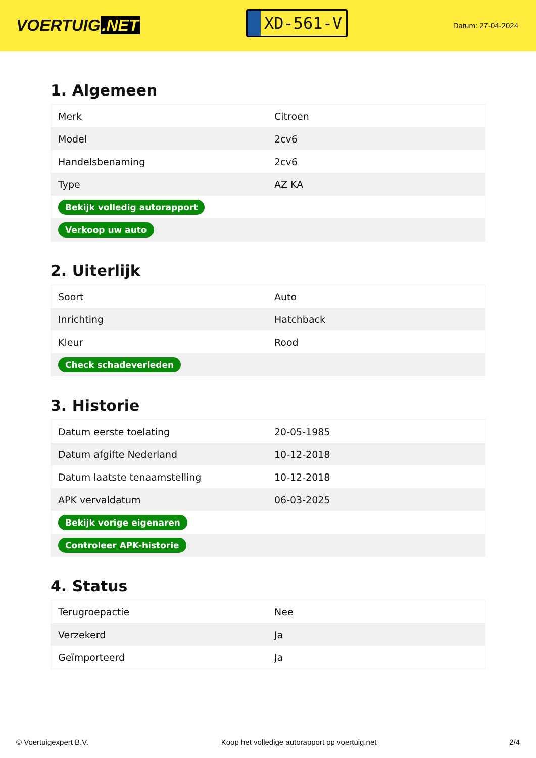VOERTUIG.NET
XD-561-V
Datum: 27-04-2024
1. Algemeen
| Merk | Citroen |
| Model | 2cv6 |
| Handelsbenaming | 2cv6 |
| Type | AZ KA |
| Bekijk volledig autorapport | |
| Verkoop uw auto | |
2. Uiterlijk
| Soort | Auto |
| Inrichting | Hatchback |
| Kleur | Rood |
| Check schadeverleden | |
3. Historie
| Datum eerste toelating | 20-05-1985 |
| Datum afgifte Nederland | 10-12-2018 |
| Datum laatste tenaamstelling | 10-12-2018 |
| APK vervaldatum | 06-03-2025 |
| Bekijk vorige eigenaren | |
| Controleer APK-historie | |
4. Status
| Terugroepactie | Nee |
| Verzekerd | Ja |
| Geïmporteerd | Ja |
© Voertuigexpert B.V. Koop het volledige autorapport op voertuig.net 2/4